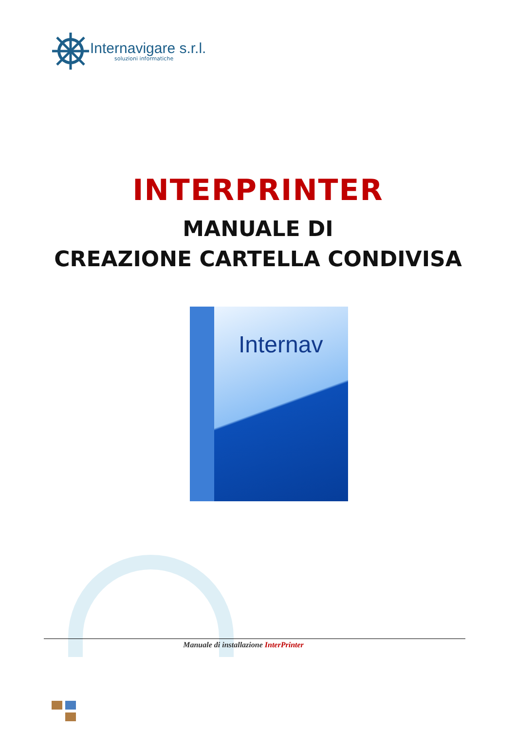Internavigare s.r.l.
soluzioni informatiche
INTERPRINTER
MANUALE DI
CREAZIONE CARTELLA CONDIVISA
Internav
Manuale di installazione InterPrinter